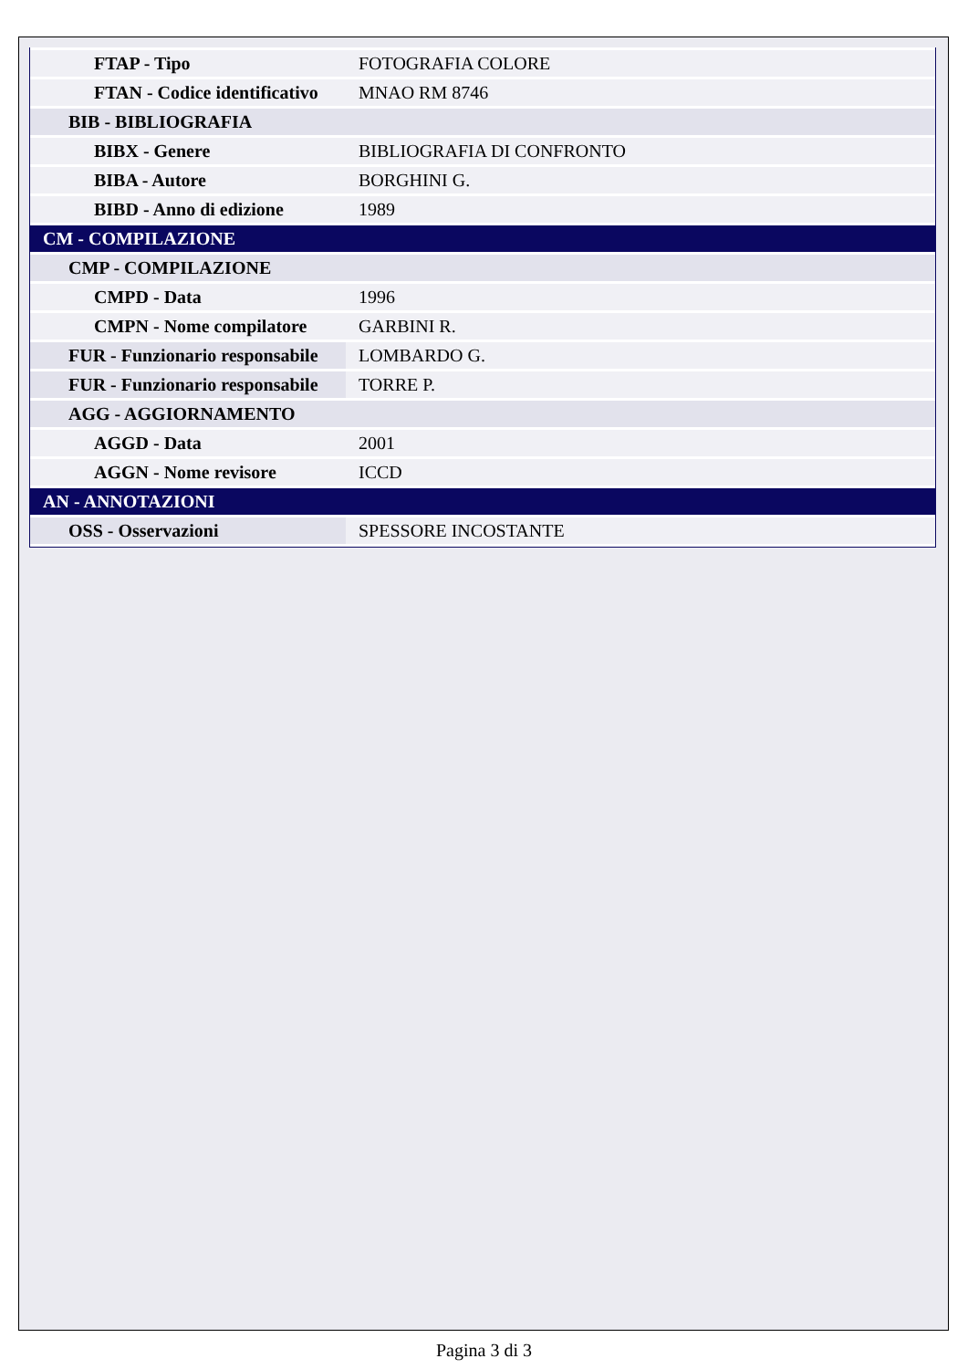| FTAP - Tipo | FOTOGRAFIA COLORE |
| FTAN - Codice identificativo | MNAO RM 8746 |
| BIB - BIBLIOGRAFIA | |
| BIBX - Genere | BIBLIOGRAFIA DI CONFRONTO |
| BIBA - Autore | BORGHINI G. |
| BIBD - Anno di edizione | 1989 |
| CM - COMPILAZIONE | |
| CMP - COMPILAZIONE | |
| CMPD - Data | 1996 |
| CMPN - Nome compilatore | GARBINI R. |
| FUR - Funzionario responsabile | LOMBARDO G. |
| FUR - Funzionario responsabile | TORRE P. |
| AGG - AGGIORNAMENTO | |
| AGGD - Data | 2001 |
| AGGN - Nome revisore | ICCD |
| AN - ANNOTAZIONI | |
| OSS - Osservazioni | SPESSORE INCOSTANTE |
Pagina 3 di 3